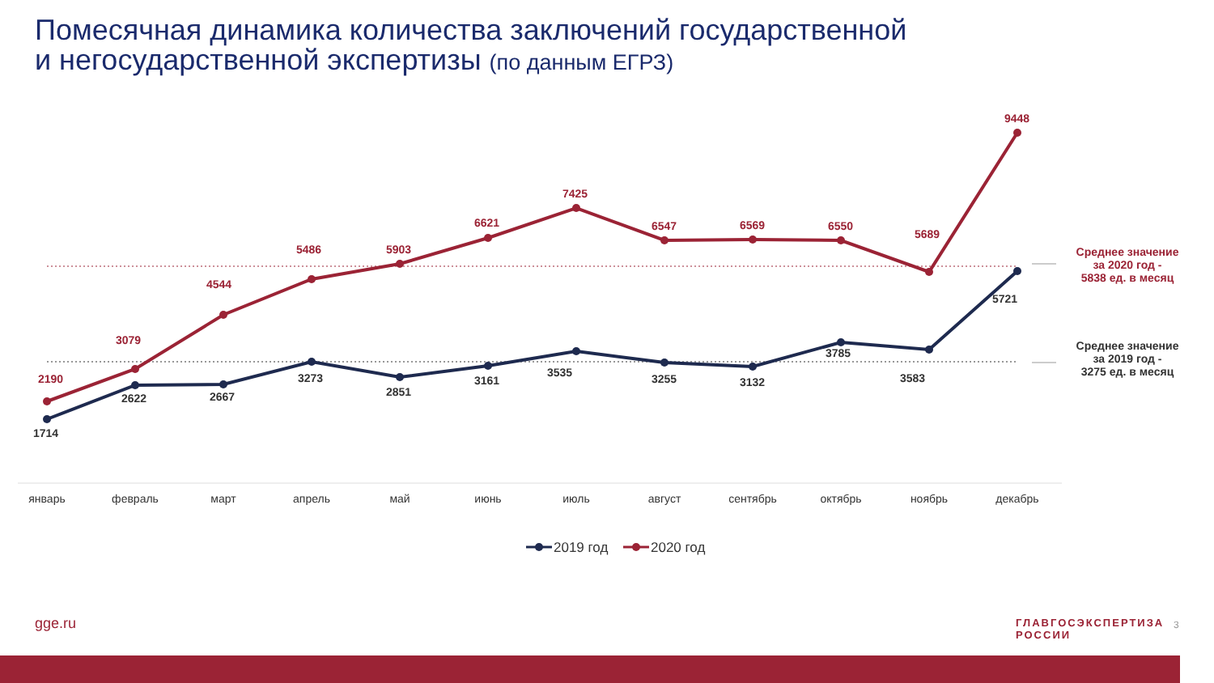Помесячная динамика количества заключений государственной
и негосударственной экспертизы (по данным ЕГРЗ)
2190
3079
4544
5486
5903
6621
7425
6547
6569
6550
5689
9448
Среднее значение
за 2020 год -
5838 ед. в месяц
1714
2622
2667
3273
2851
3161
3535
3255
3132
3785
3583
5721
Среднее значение
за 2019 год -
3275 ед. в месяц
январь
февраль
март
апрель
май
июнь
июль
август
сентябрь
октябрь
ноябрь
декабрь
2019 год
2020 год
gge.ru
ГЛАВГОСЭКСПЕРТИЗА
РОССИИ
3